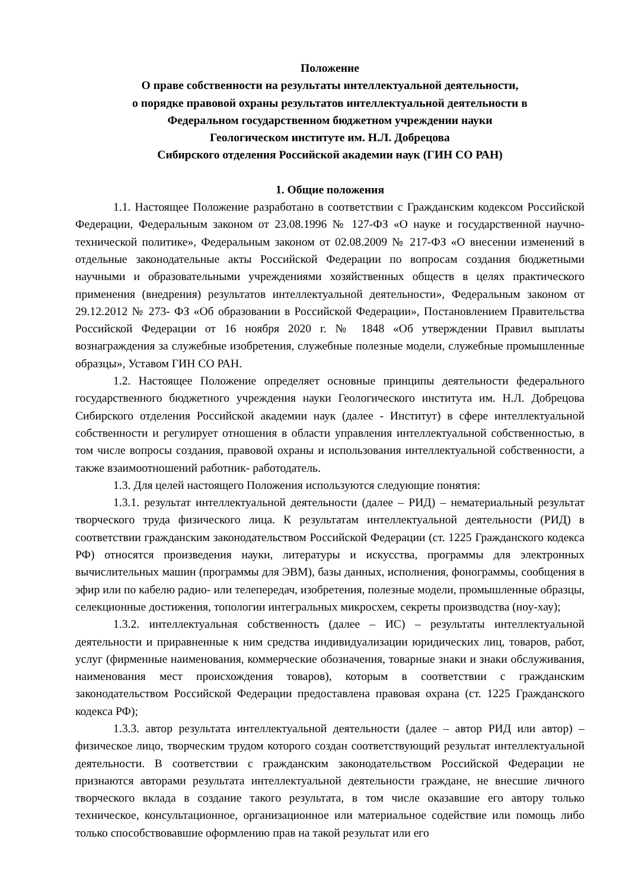Положение
О праве собственности на результаты интеллектуальной деятельности,
о порядке правовой охраны результатов интеллектуальной деятельности в
Федеральном государственном бюджетном учреждении науки
Геологическом институте им. Н.Л. Добрецова
Сибирского отделения Российской академии наук (ГИН СО РАН)
1. Общие положения
1.1. Настоящее Положение разработано в соответствии с Гражданским кодексом Российской Федерации, Федеральным законом от 23.08.1996 № 127-ФЗ «О науке и государственной научно-технической политике», Федеральным законом от 02.08.2009 № 217-ФЗ «О внесении изменений в отдельные законодательные акты Российской Федерации по вопросам создания бюджетными научными и образовательными учреждениями хозяйственных обществ в целях практического применения (внедрения) результатов интеллектуальной деятельности», Федеральным законом от 29.12.2012 № 273- ФЗ «Об образовании в Российской Федерации», Постановлением Правительства Российской Федерации от 16 ноября 2020 г. № 1848 «Об утверждении Правил выплаты вознаграждения за служебные изобретения, служебные полезные модели, служебные промышленные образцы», Уставом ГИН СО РАН.
1.2. Настоящее Положение определяет основные принципы деятельности федерального государственного бюджетного учреждения науки Геологического института им. Н.Л. Добрецова Сибирского отделения Российской академии наук (далее - Институт) в сфере интеллектуальной собственности и регулирует отношения в области управления интеллектуальной собственностью, в том числе вопросы создания, правовой охраны и использования интеллектуальной собственности, а также взаимоотношений работник- работодатель.
1.3. Для целей настоящего Положения используются следующие понятия:
1.3.1. результат интеллектуальной деятельности (далее – РИД) – нематериальный результат творческого труда физического лица. К результатам интеллектуальной деятельности (РИД) в соответствии гражданским законодательством Российской Федерации (ст. 1225 Гражданского кодекса РФ) относятся произведения науки, литературы и искусства, программы для электронных вычислительных машин (программы для ЭВМ), базы данных, исполнения, фонограммы, сообщения в эфир или по кабелю радио- или телепередач, изобретения, полезные модели, промышленные образцы, селекционные достижения, топологии интегральных микросхем, секреты производства (ноу-хау);
1.3.2. интеллектуальная собственность (далее – ИС) – результаты интеллектуальной деятельности и приравненные к ним средства индивидуализации юридических лиц, товаров, работ, услуг (фирменные наименования, коммерческие обозначения, товарные знаки и знаки обслуживания, наименования мест происхождения товаров), которым в соответствии с гражданским законодательством Российской Федерации предоставлена правовая охрана (ст. 1225 Гражданского кодекса РФ);
1.3.3. автор результата интеллектуальной деятельности (далее – автор РИД или автор) – физическое лицо, творческим трудом которого создан соответствующий результат интеллектуальной деятельности. В соответствии с гражданским законодательством Российской Федерации не признаются авторами результата интеллектуальной деятельности граждане, не внесшие личного творческого вклада в создание такого результата, в том числе оказавшие его автору только техническое, консультационное, организационное или материальное содействие или помощь либо только способствовавшие оформлению прав на такой результат или его